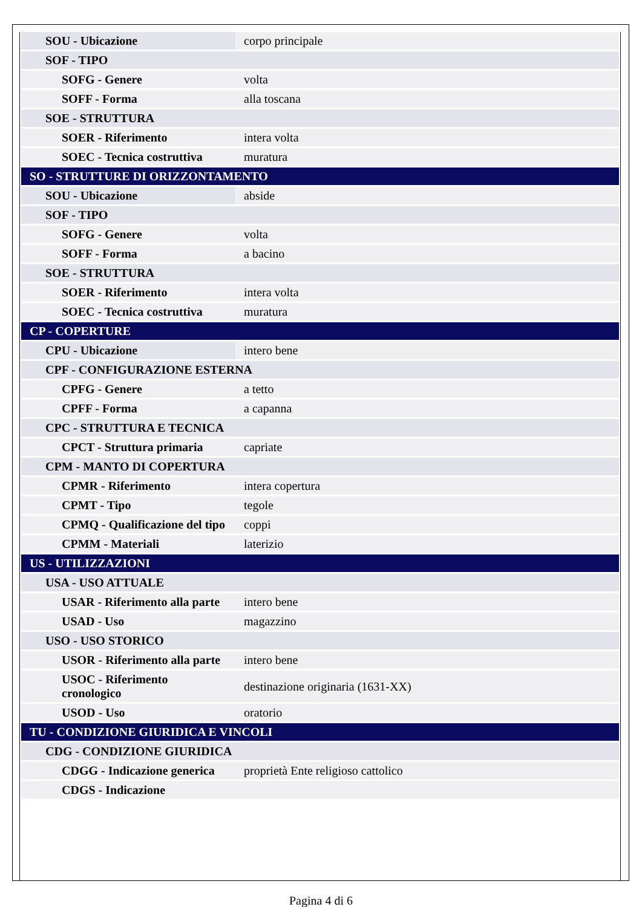| SOU - Ubicazione | corpo principale |
| SOF - TIPO | |
| SOFG - Genere | volta |
| SOFF - Forma | alla toscana |
| SOE - STRUTTURA | |
| SOER - Riferimento | intera volta |
| SOEC - Tecnica costruttiva | muratura |
| SO - STRUTTURE DI ORIZZONTAMENTO | |
| SOU - Ubicazione | abside |
| SOF - TIPO | |
| SOFG - Genere | volta |
| SOFF - Forma | a bacino |
| SOE - STRUTTURA | |
| SOER - Riferimento | intera volta |
| SOEC - Tecnica costruttiva | muratura |
| CP - COPERTURE | |
| CPU - Ubicazione | intero bene |
| CPF - CONFIGURAZIONE ESTERNA | |
| CPFG - Genere | a tetto |
| CPFF - Forma | a capanna |
| CPC - STRUTTURA E TECNICA | |
| CPCT - Struttura primaria | capriate |
| CPM - MANTO DI COPERTURA | |
| CPMR - Riferimento | intera copertura |
| CPMT - Tipo | tegole |
| CPMQ - Qualificazione del tipo | coppi |
| CPMM - Materiali | laterizio |
| US - UTILIZZAZIONI | |
| USA - USO ATTUALE | |
| USAR - Riferimento alla parte | intero bene |
| USAD - Uso | magazzino |
| USO - USO STORICO | |
| USOR - Riferimento alla parte | intero bene |
| USOC - Riferimento cronologico | destinazione originaria (1631-XX) |
| USOD - Uso | oratorio |
| TU - CONDIZIONE GIURIDICA E VINCOLI | |
| CDG - CONDIZIONE GIURIDICA | |
| CDGG - Indicazione generica | proprietà Ente religioso cattolico |
| CDGS - Indicazione | |
Pagina 4 di 6